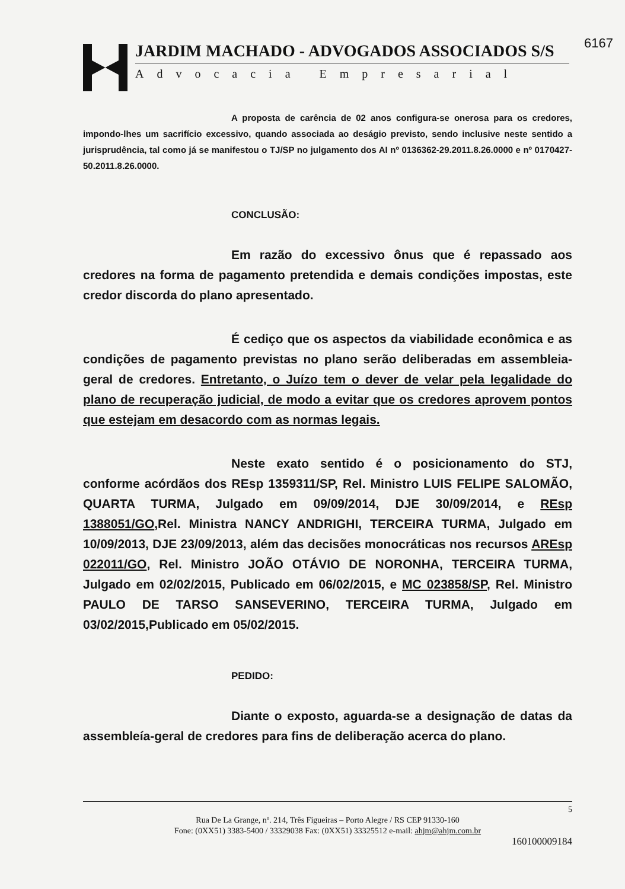6167
JARDIM MACHADO - ADVOGADOS ASSOCIADOS S/S
Advocacia Empresarial
A proposta de carência de 02 anos configura-se onerosa para os credores, impondo-lhes um sacrifício excessivo, quando associada ao deságio previsto, sendo inclusive neste sentido a jurisprudência, tal como já se manifestou o TJ/SP no julgamento dos AI nº 0136362-29.2011.8.26.0000 e nº 0170427-50.2011.8.26.0000.
CONCLUSÃO:
Em razão do excessivo ônus que é repassado aos credores na forma de pagamento pretendida e demais condições impostas, este credor discorda do plano apresentado.
É cediço que os aspectos da viabilidade econômica e as condições de pagamento previstas no plano serão deliberadas em assembleia-geral de credores. Entretanto, o Juízo tem o dever de velar pela legalidade do plano de recuperação judicial, de modo a evitar que os credores aprovem pontos que estejam em desacordo com as normas legais.
Neste exato sentido é o posicionamento do STJ, conforme acórdãos dos REsp 1359311/SP, Rel. Ministro LUIS FELIPE SALOMÃO, QUARTA TURMA, Julgado em 09/09/2014, DJE 30/09/2014, e REsp 1388051/GO,Rel. Ministra NANCY ANDRIGHI, TERCEIRA TURMA, Julgado em 10/09/2013, DJE 23/09/2013, além das decisões monocráticas nos recursos AREsp 022011/GO, Rel. Ministro JOÃO OTÁVIO DE NORONHA, TERCEIRA TURMA, Julgado em 02/02/2015, Publicado em 06/02/2015, e MC 023858/SP, Rel. Ministro PAULO DE TARSO SANSEVERINO, TERCEIRA TURMA, Julgado em 03/02/2015,Publicado em 05/02/2015.
PEDIDO:
Diante o exposto, aguarda-se a designação de datas da assembleía-geral de credores para fins de deliberação acerca do plano.
5
Rua De La Grange, nº. 214, Três Figueiras – Porto Alegre / RS CEP 91330-160
Fone: (0XX51) 3383-5400 / 33329038 Fax: (0XX51) 33325512 e-mail: ahjm@ahjm.com.br
160100009184